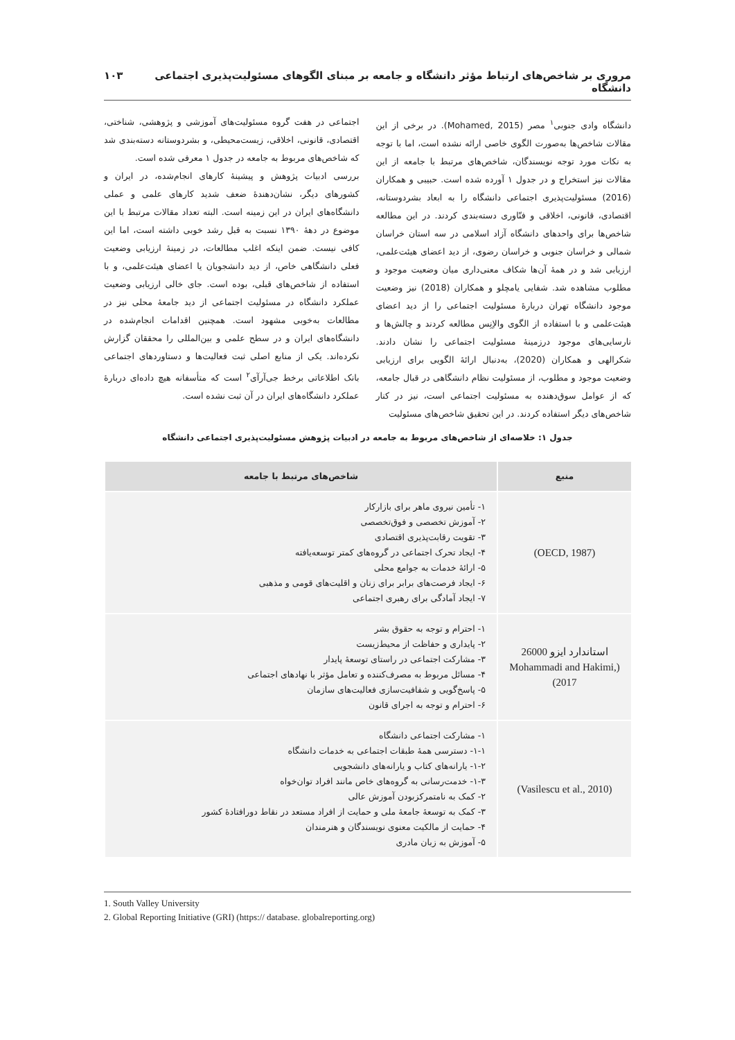مروری بر شاخص‌های ارتباط مؤثر دانشگاه و جامعه بر مبنای الگوهای مسئولیت‌پذیری اجتماعی دانشگاه ۱۰۳
دانشگاه وادی جنوبی<sup>۱</sup> مصر (Mohamed, 2015). در برخی از این مقالات شاخص‌ها به‌صورت الگوی خاصی ارائه نشده است، اما با توجه به نکات مورد توجه نویسندگان، شاخص‌های مرتبط با جامعه از این مقالات نیز استخراج و در جدول ۱ آورده شده است. حبیبی و همکاران (2016) مسئولیت‌پذیری اجتماعی دانشگاه را به ابعاد بشردوستانه، اقتصادی، قانونی، اخلاقی و فنّاوری دسته‌بندی کردند. در این مطالعه شاخص‌ها برای واحدهای دانشگاه آزاد اسلامی در سه استان خراسان شمالی و خراسان جنوبی و خراسان رضوی، از دید اعضای هیئت‌علمی، ارزیابی شد و در همهٔ آن‌ها شکاف معنی‌داری میان وضعیت موجود و مطلوب مشاهده شد. شفایی یامچلو و همکاران (2018) نیز وضعیت موجود دانشگاه تهران دربارهٔ مسئولیت اجتماعی را از دید اعضای هیئت‌علمی و با استفاده از الگوی والاِنِس مطالعه کردند و چالش‌ها و نارسایی‌های موجود درزمینهٔ مسئولیت اجتماعی را نشان دادند. شکرالهی و همکاران (2020)، به‌دنبال ارائهٔ الگویی برای ارزیابی وضعیت موجود و مطلوب، از مسئولیت نظام دانشگاهی در قبال جامعه، که از عوامل سوق‌دهنده به مسئولیت اجتماعی است، نیز در کنار شاخص‌های دیگر استفاده کردند. در این تحقیق شاخص‌های مسئولیت
اجتماعی در هفت گروه مسئولیت‌های آموزشی و پژوهشی، شناختی، اقتصادی، قانونی، اخلاقی، زیست‌محیطی، و بشردوستانه دسته‌بندی شد که شاخص‌های مربوط به جامعه در جدول ۱ معرفی شده است.
بررسی ادبیات پژوهش و پیشینهٔ کارهای انجام‌شده، در ایران و کشورهای دیگر، نشان‌دهندهٔ ضعف شدید کارهای علمی و عملی دانشگاه‌های ایران در این زمینه است. البته تعداد مقالات مرتبط با این موضوع در دههٔ ۱۳۹۰ نسبت به قبل رشد خوبی داشته است، اما این کافی نیست. ضمن اینکه اغلب مطالعات، در زمینهٔ ارزیابی وضعیت فعلی دانشگاهی خاص، از دید دانشجویان یا اعضای هیئت‌علمی، و با استفاده از شاخص‌های قبلی، بوده است. جای خالی ارزیابی وضعیت عملکرد دانشگاه در مسئولیت اجتماعی از دید جامعهٔ محلی نیز در مطالعات به‌خوبی مشهود است. همچنین اقدامات انجام‌شده در دانشگاه‌های ایران و در سطح علمی و بین‌المللی را محققان گزارش نکرده‌اند. یکی از منابع اصلی ثبت فعالیت‌ها و دستاوردهای اجتماعی بانک اطلاعاتی برخط جی‌آرآی<sup>۲</sup> است که متأسفانه هیچ داده‌ای دربارهٔ عملکرد دانشگاه‌های ایران در آن ثبت نشده است.
جدول ۱: خلاصه‌ای از شاخص‌های مربوط به جامعه در ادبیات پژوهش مسئولیت‌پذیری اجتماعی دانشگاه
| منبع | شاخص‌های مرتبط با جامعه |
| --- | --- |
| (OECD, 1987) | ۱- تأمین نیروی ماهر برای بازارکار ۲- آموزش تخصصی و فوق‌تخصصی ۳- تقویت رقابت‌پذیری اقتصادی ۴- ایجاد تحرک اجتماعی در گروه‌های کمتر توسعه‌یافته ۵- ارائهٔ خدمات به جوامع محلی ۶- ایجاد فرصت‌های برابر برای زنان و اقلیت‌های قومی و مذهبی ۷- ایجاد آمادگی برای رهبری اجتماعی |
| استاندارد ایزو 26000 (Mohammadi and Hakimi, 2017) | ۱- احترام و توجه به حقوق بشر ۲- پایداری و حفاظت از محیط‌زیست ۳- مشارکت اجتماعی در راستای توسعهٔ پایدار ۴- مسائل مربوط به مصرف‌کننده و تعامل مؤثر با نهادهای اجتماعی ۵- پاسخ‌گویی و شفافیت‌سازی فعالیت‌های سازمان ۶- احترام و توجه به اجرای قانون |
| (Vasilescu et al., 2010) | ۱- مشارکت اجتماعی دانشگاه ۱-۱- دسترسی همهٔ طبقات اجتماعی به خدمات دانشگاه ۱-۲- یارانه‌های کتاب و یارانه‌های دانشجویی ۱-۳- خدمت‌رسانی به گروه‌های خاص مانند افراد توان‌خواه ۲- کمک به نامتمرکزبودن آموزش عالی ۳- کمک به توسعهٔ جامعهٔ ملی و حمایت از افراد مستعد در نقاط دورافتادهٔ کشور ۴- حمایت از مالکیت معنوی نویسندگان و هنرمندان ۵- آموزش به زبان مادری |
1. South Valley University
2. Global Reporting Initiative (GRI) (https:// database. globalreporting.org)